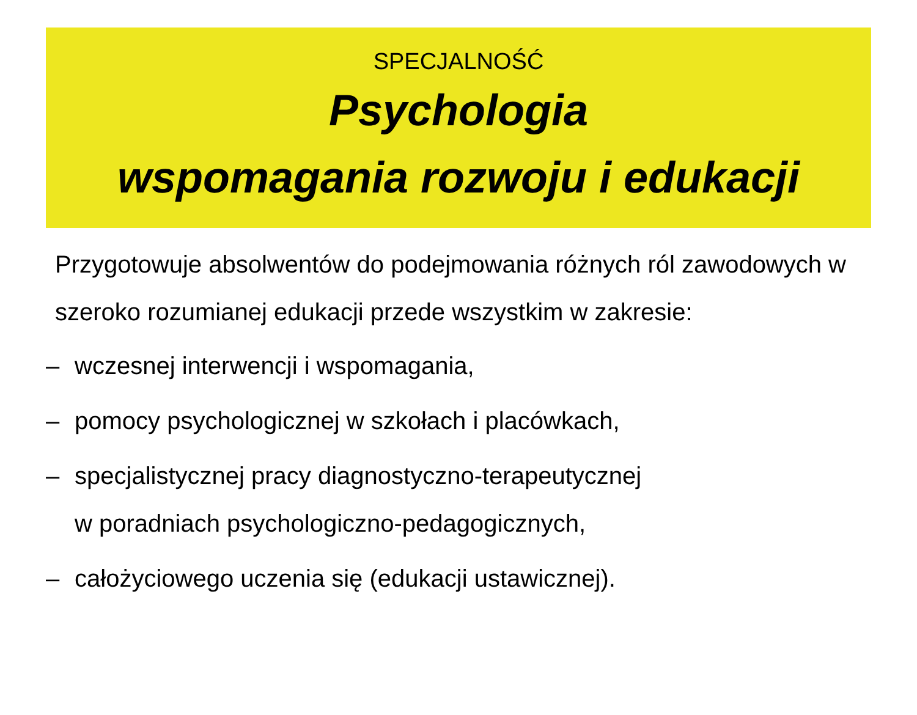SPECJALNOŚĆ
Psychologia
wspomagania rozwoju i edukacji
Przygotowuje absolwentów do podejmowania różnych ról zawodowych w szeroko rozumianej edukacji przede wszystkim w zakresie:
– wczesnej interwencji i wspomagania,
– pomocy psychologicznej w szkołach i placówkach,
– specjalistycznej pracy diagnostyczno-terapeutycznej
w poradniach psychologiczno-pedagogicznych,
– całożyciowego uczenia się (edukacji ustawicznej).